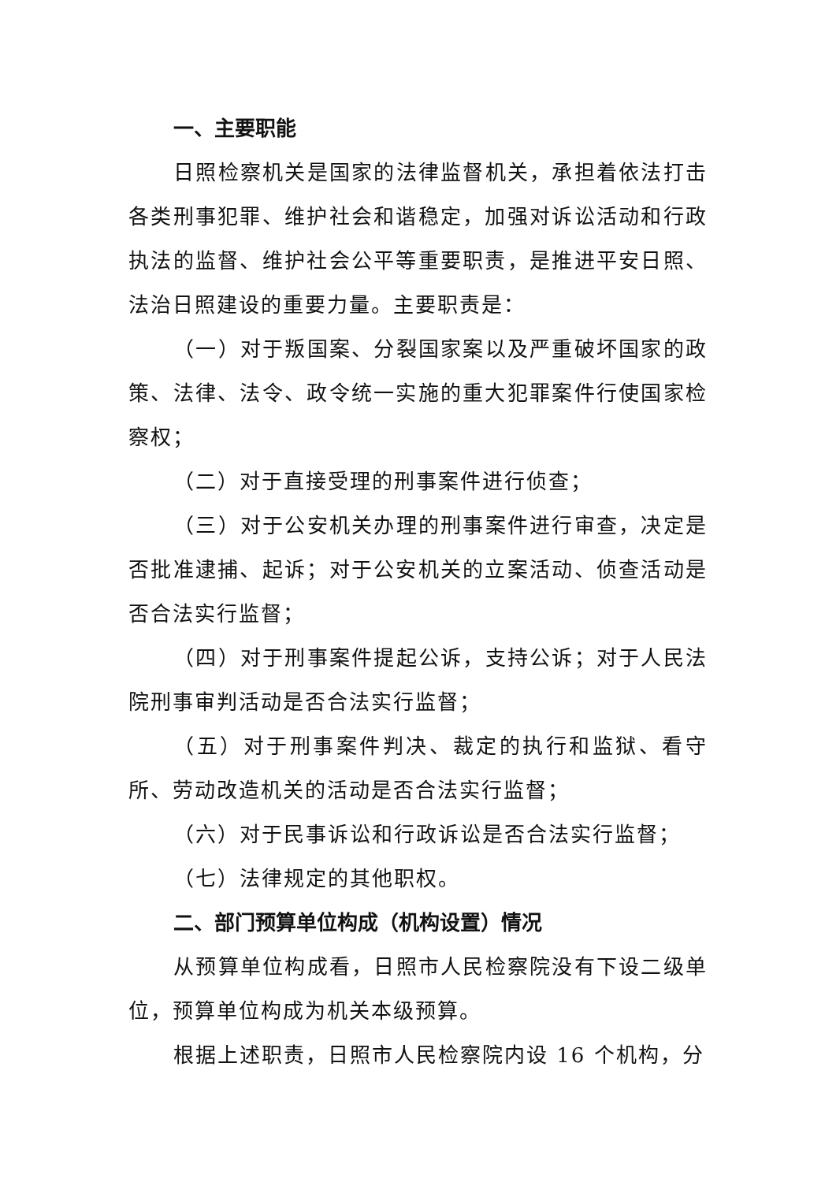一、主要职能
日照检察机关是国家的法律监督机关，承担着依法打击各类刑事犯罪、维护社会和谐稳定，加强对诉讼活动和行政执法的监督、维护社会公平等重要职责，是推进平安日照、法治日照建设的重要力量。主要职责是：
（一）对于叛国案、分裂国家案以及严重破坏国家的政策、法律、法令、政令统一实施的重大犯罪案件行使国家检察权；
（二）对于直接受理的刑事案件进行侦查；
（三）对于公安机关办理的刑事案件进行审查，决定是否批准逮捕、起诉；对于公安机关的立案活动、侦查活动是否合法实行监督；
（四）对于刑事案件提起公诉，支持公诉；对于人民法院刑事审判活动是否合法实行监督；
（五）对于刑事案件判决、裁定的执行和监狱、看守所、劳动改造机关的活动是否合法实行监督；
（六）对于民事诉讼和行政诉讼是否合法实行监督；
（七）法律规定的其他职权。
二、部门预算单位构成（机构设置）情况
从预算单位构成看，日照市人民检察院没有下设二级单位，预算单位构成为机关本级预算。
根据上述职责，日照市人民检察院内设 16 个机构，分